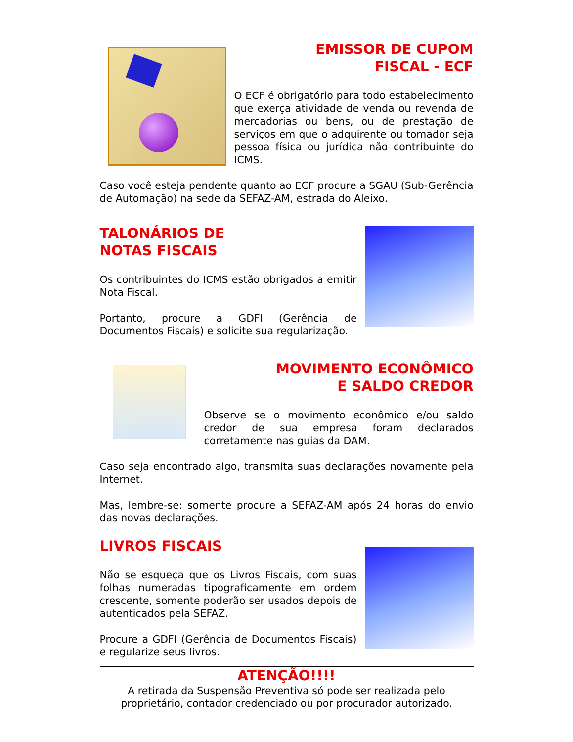EMISSOR DE CUPOM
FISCAL - ECF
O ECF é obrigatório para todo estabelecimento que exerça atividade de venda ou revenda de mercadorias ou bens, ou de prestação de serviços em que o adquirente ou tomador seja pessoa física ou jurídica não contribuinte do ICMS.
Caso você esteja pendente quanto ao ECF procure a SGAU (Sub-Gerência de Automação) na sede da SEFAZ-AM, estrada do Aleixo.
TALONÁRIOS DE
NOTAS FISCAIS
Os contribuintes do ICMS estão obrigados a emitir Nota Fiscal.
Portanto, procure a GDFI (Gerência de Documentos Fiscais) e solicite sua regularização.
MOVIMENTO ECONÔMICO
E SALDO CREDOR
Observe se o movimento econômico e/ou saldo credor de sua empresa foram declarados corretamente nas guias da DAM.
Caso seja encontrado algo, transmita suas declarações novamente pela Internet.
Mas, lembre-se: somente procure a SEFAZ-AM após 24 horas do envio das novas declarações.
LIVROS FISCAIS
Não se esqueça que os Livros Fiscais, com suas folhas numeradas tipograficamente em ordem crescente, somente poderão ser usados depois de autenticados pela SEFAZ.
Procure a GDFI (Gerência de Documentos Fiscais) e regularize seus livros.
ATENÇÃO!!!!
A retirada da Suspensão Preventiva só pode ser realizada pelo
proprietário, contador credenciado ou por procurador autorizado.